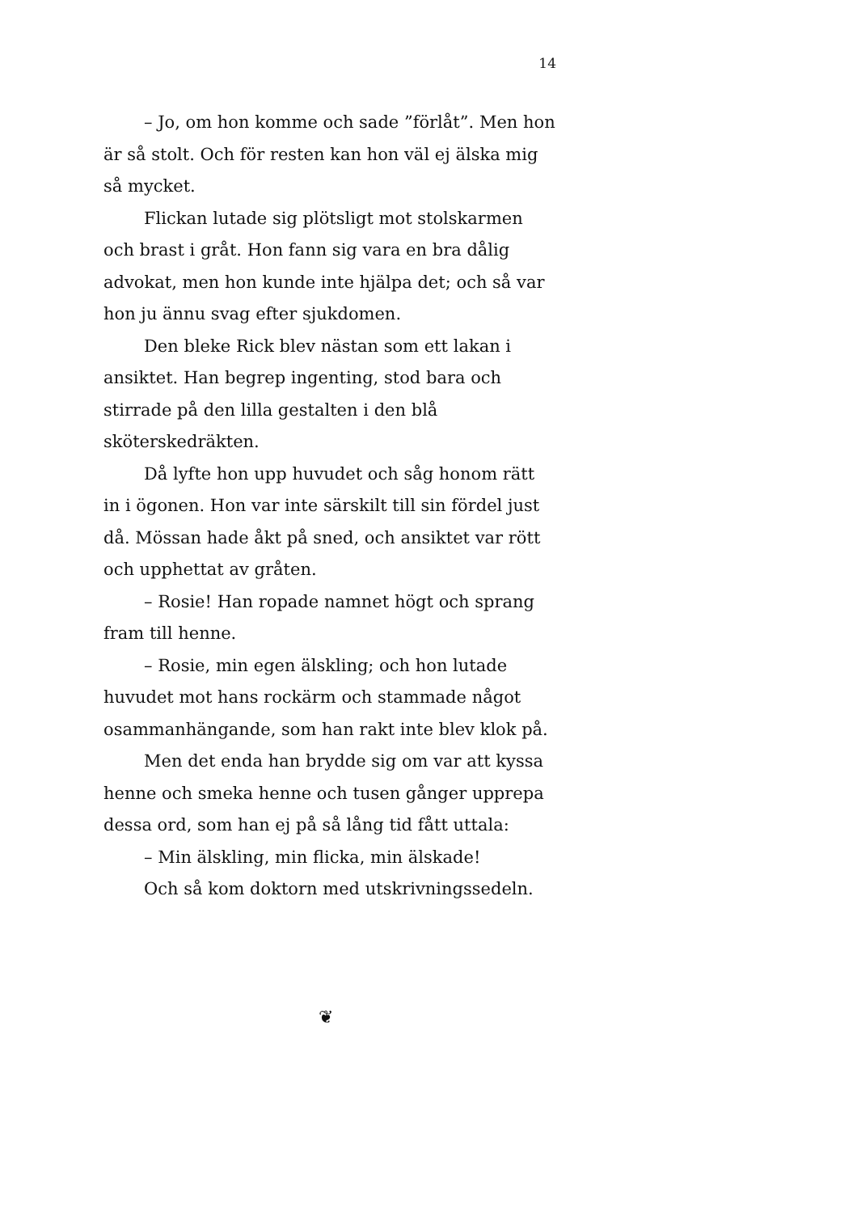14
– Jo, om hon komme och sade ”förlåt”. Men hon är så stolt. Och för resten kan hon väl ej älska mig så mycket.
Flickan lutade sig plötsligt mot stolskarmen och brast i gråt. Hon fann sig vara en bra dålig advokat, men hon kunde inte hjälpa det; och så var hon ju ännu svag efter sjukdomen.
Den bleke Rick blev nästan som ett lakan i ansiktet. Han begrep ingenting, stod bara och stirrade på den lilla gestalten i den blå sköterskedräkten.
Då lyfte hon upp huvudet och såg honom rätt in i ögonen. Hon var inte särskilt till sin fördel just då. Mössan hade åkt på sned, och ansiktet var rött och upphettat av gråten.
– Rosie! Han ropade namnet högt och sprang fram till henne.
– Rosie, min egen älskling; och hon lutade huvudet mot hans rockärm och stammade något osammanhängande, som han rakt inte blev klok på.
Men det enda han brydde sig om var att kyssa henne och smeka henne och tusen gånger upprepa dessa ord, som han ej på så lång tid fått uttala:
– Min älskling, min flicka, min älskade!
Och så kom doktorn med utskrivningssedeln.
❦